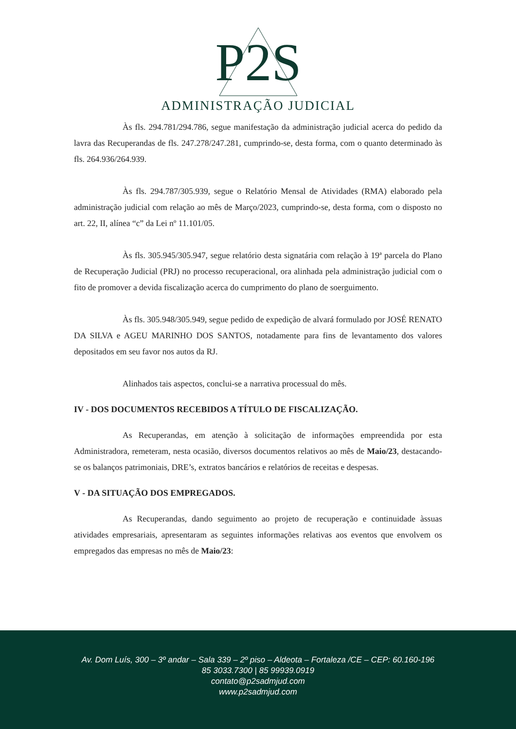P2S
ADMINISTRAÇÃO JUDICIAL
Às fls. 294.781/294.786, segue manifestação da administração judicial acerca do pedido da lavra das Recuperandas de fls. 247.278/247.281, cumprindo-se, desta forma, com o quanto determinado às fls. 264.936/264.939.
Às fls. 294.787/305.939, segue o Relatório Mensal de Atividades (RMA) elaborado pela administração judicial com relação ao mês de Março/2023, cumprindo-se, desta forma, com o disposto no art. 22, II, alínea “c” da Lei nº 11.101/05.
Às fls. 305.945/305.947, segue relatório desta signatária com relação à 19ª parcela do Plano de Recuperação Judicial (PRJ) no processo recuperacional, ora alinhada pela administração judicial com o fito de promover a devida fiscalização acerca do cumprimento do plano de soerguimento.
Às fls. 305.948/305.949, segue pedido de expedição de alvará formulado por JOSÉ RENATO DA SILVA e AGEU MARINHO DOS SANTOS, notadamente para fins de levantamento dos valores depositados em seu favor nos autos da RJ.
Alinhados tais aspectos, conclui-se a narrativa processual do mês.
IV - DOS DOCUMENTOS RECEBIDOS A TÍTULO DE FISCALIZAÇÃO.
As Recuperandas, em atenção à solicitação de informações empreendida por esta Administradora, remeteram, nesta ocasião, diversos documentos relativos ao mês de Maio/23, destacando-se os balanços patrimoniais, DRE’s, extratos bancários e relatórios de receitas e despesas.
V - DA SITUAÇÃO DOS EMPREGADOS.
As Recuperandas, dando seguimento ao projeto de recuperação e continuidade àssuas atividades empresariais, apresentaram as seguintes informações relativas aos eventos que envolvem os empregados das empresas no mês de Maio/23:
Av. Dom Luís, 300 – 3º andar – Sala 339 – 2º piso – Aldeota – Fortaleza /CE – CEP: 60.160-196
85 3033.7300 | 85 99939.0919
contato@p2sadmjud.com
www.p2sadmjud.com